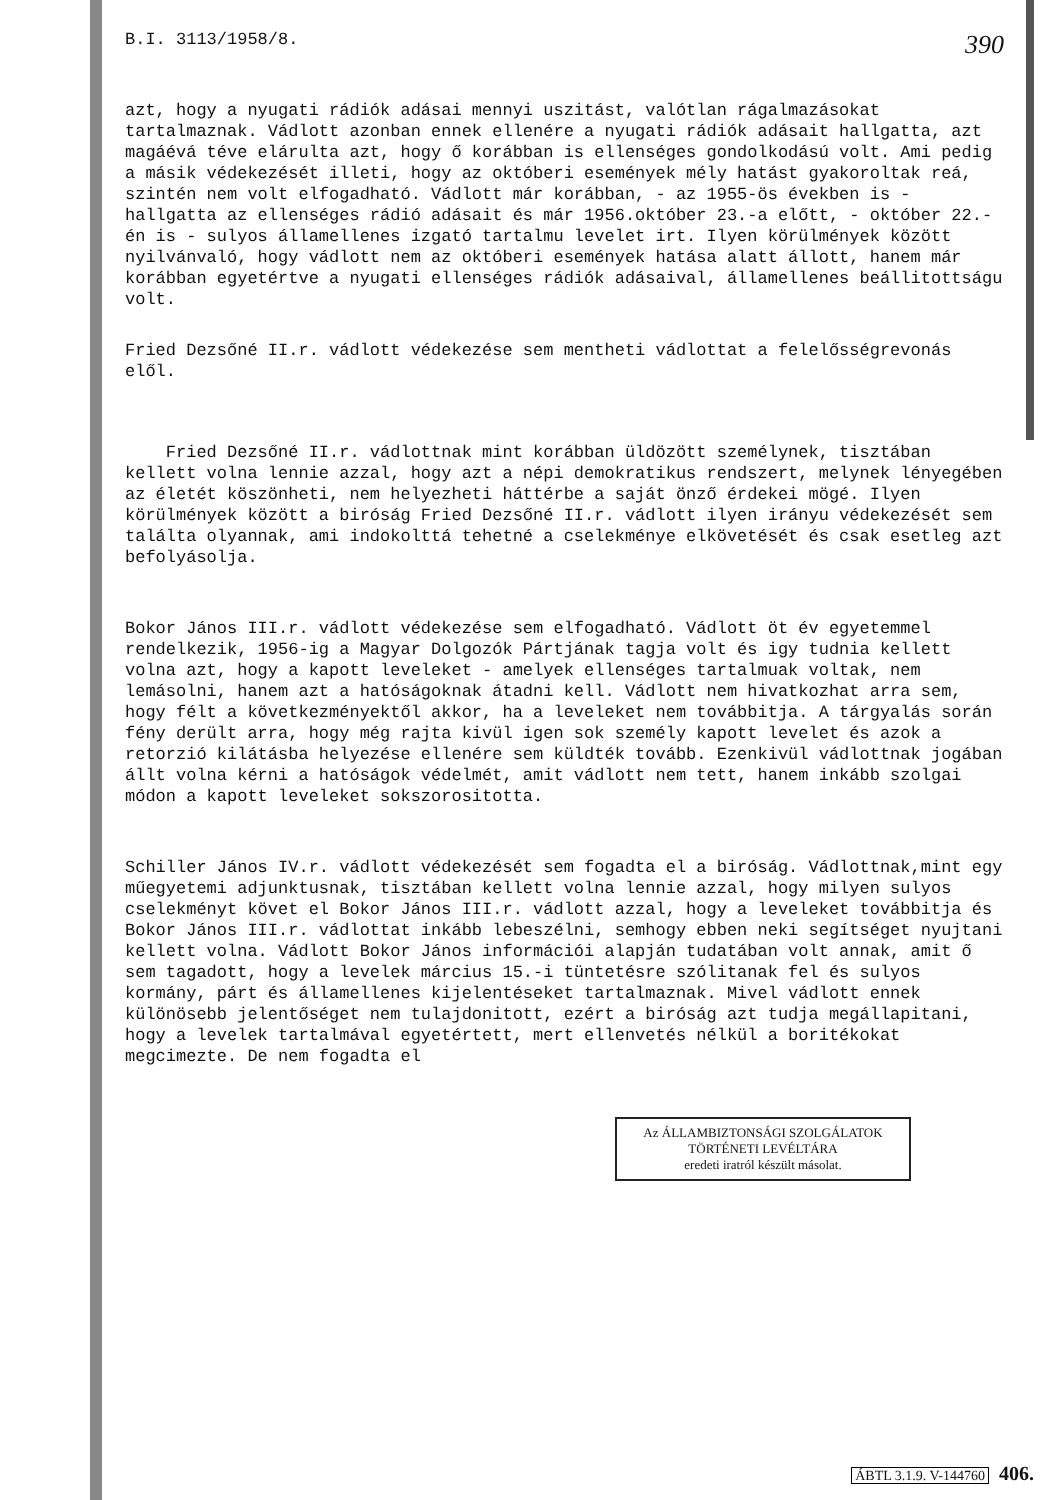B.I. 3113/1958/8.
390
azt, hogy a nyugati rádiók adásai mennyi uszitást, valótlan rágalmazásokat tartalmaznak. Vádlott azonban ennek ellenére a nyugati rádiók adásait hallgatta, azt magáévá téve elárulta azt, hogy ő korábban is ellenséges gondolkodású volt. Ami pedig a másik védekezését illeti, hogy az októberi események mély hatást gyakoroltak reá, szintén nem volt elfogadható. Vádlott már korábban, - az 1955-ös években is - hallgatta az ellenséges rádió adásait és már 1956.október 23.-a előtt, - október 22.-én is - sulyos államellenes izgató tartalmu levelet irt. Ilyen körülmények között nyilvánvaló, hogy vádlott nem az októberi események hatása alatt állott, hanem már korábban egyetértve a nyugati ellenséges rádiók adásaival, államellenes beállitottságu volt.
Fried Dezsőné II.r. vádlott védekezése sem mentheti vádlottat a felelősségrevonás elől.
Fried Dezsőné II.r. vádlottnak mint korábban üldözött személynek, tisztában kellett volna lennie azzal, hogy azt a népi demokratikus rendszert, melynek lényegében az életét köszönheti, nem helyezheti háttérbe a saját önző érdekei mögé. Ilyen körülmények között a biróság Fried Dezsőné II.r. vádlott ilyen irányu védekezését sem találta olyannak, ami indokolttá tehetné a cselekménye elkövetését és csak esetleg azt befolyásolja.
Bokor János III.r. vádlott védekezése sem elfogadható. Vádlott öt év egyetemmel rendelkezik, 1956-ig a Magyar Dolgozók Pártjának tagja volt és igy tudnia kellett volna azt, hogy a kapott leveleket - amelyek ellenséges tartalmuak voltak, nem lemásolni, hanem azt a hatóságoknak átadni kell. Vádlott nem hivatkozhat arra sem, hogy félt a következményektől akkor, ha a leveleket nem továbbitja. A tárgyalás során fény derült arra, hogy még rajta kivül igen sok személy kapott levelet és azok a retorzió kilátásba helyezése ellenére sem küldték tovább. Ezenkivül vádlottnak jogában állt volna kérni a hatóságok védelmét, amit vádlott nem tett, hanem inkább szolgai módon a kapott leveleket sokszorositotta.
Schiller János IV.r. vádlott védekezését sem fogadta el a biróság. Vádlottnak,mint egy műegyetemi adjunktusnak, tisztában kellett volna lennie azzal, hogy milyen sulyos cselekményt követ el Bokor János III.r. vádlott azzal, hogy a leveleket továbbitja és Bokor János III.r. vádlottat inkább lebeszélni, semhogy ebben neki segítséget nyujtani kellett volna. Vádlott Bokor János információi alapján tudatában volt annak, amit ő sem tagadott, hogy a levelek március 15.-i tüntetésre szólitanak fel és sulyos kormány, párt és államellenes kijelentéseket tartalmaznak. Mivel vádlott ennek különösebb jelentőséget nem tulajdonitott, ezért a biróság azt tudja megállapitani, hogy a levelek tartalmával egyetértett, mert ellenvetés nélkül a boritékokat megcimezte. De nem fogadta el
Az ÁLLAMBIZTONSÁGI SZOLGÁLATOK TÖRTÉNETI LEVÉLTÁRA
eredeti iratról készült másolat.
ÁBTL 3.1.9. V-144760 406.